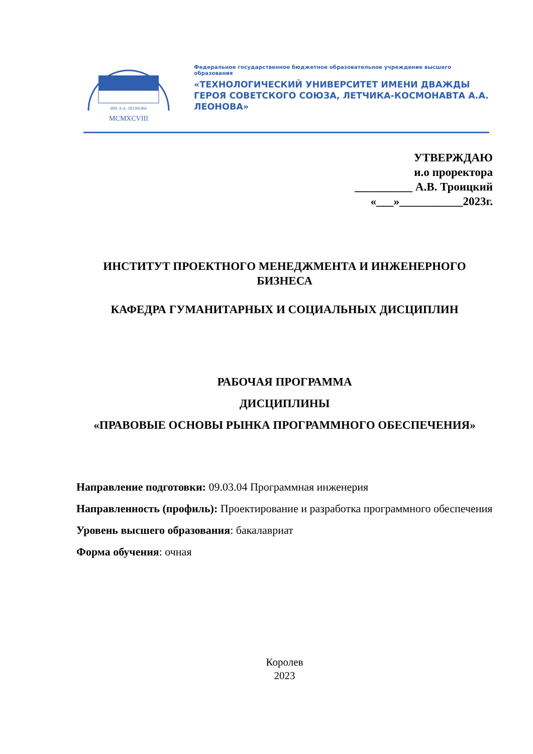ИМ. А.А. ЛЕОНОВА
MCMXCVIII
Федеральное государственное бюджетное образовательное учреждение высшего образования
«ТЕХНОЛОГИЧЕСКИЙ УНИВЕРСИТЕТ ИМЕНИ ДВАЖДЫ ГЕРОЯ СОВЕТСКОГО СОЮЗА, ЛЕТЧИКА-КОСМОНАВТА А.А. ЛЕОНОВА»
УТВЕРЖДАЮ
и.о проректора
__________ А.В. Троицкий
«___»___________2023г.
ИНСТИТУТ ПРОЕКТНОГО МЕНЕДЖМЕНТА И ИНЖЕНЕРНОГО БИЗНЕСА
КАФЕДРА ГУМАНИТАРНЫХ И СОЦИАЛЬНЫХ ДИСЦИПЛИН
РАБОЧАЯ ПРОГРАММА
ДИСЦИПЛИНЫ
«ПРАВОВЫЕ ОСНОВЫ РЫНКА ПРОГРАММНОГО ОБЕСПЕЧЕНИЯ»
Направление подготовки: 09.03.04 Программная инженерия
Направленность (профиль): Проектирование и разработка программного обеспечения
Уровень высшего образования: бакалавриат
Форма обучения: очная
Королев
2023